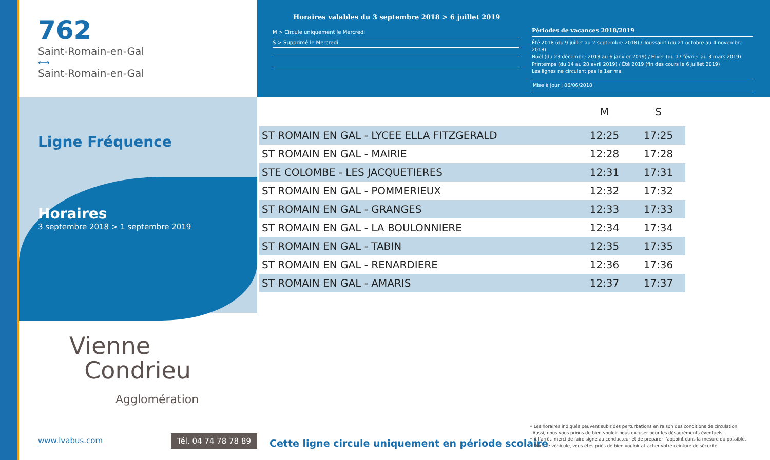762
Saint-Romain-en-Gal
⟷
Saint-Romain-en-Gal
Ligne Fréquence
Horaires
3 septembre 2018 > 1 septembre 2019
Vienne
Condrieu
Agglomération
www.lvabus.com
Tél. 04 74 78 78 89
Horaires valables du 3 septembre 2018 > 6 juillet 2019
M > Circule uniquement le Mercredi
S > Supprimé le Mercredi
Périodes de vacances 2018/2019
Été 2018 (du 9 juillet au 2 septembre 2018) / Toussaint (du 21 octobre au 4 novembre 2018)
Noël (du 23 décembre 2018 au 6 janvier 2019) / Hiver (du 17 février au 3 mars 2019)
Printemps (du 14 au 28 avril 2019) / Été 2019 (fin des cours le 6 juillet 2019)
Les lignes ne circulent pas le 1er mai
Mise à jour : 06/06/2018
| | M | S |
| --- | --- | --- |
| ST ROMAIN EN GAL - LYCEE ELLA FITZGERALD | 12:25 | 17:25 |
| ST ROMAIN EN GAL - MAIRIE | 12:28 | 17:28 |
| STE COLOMBE - LES JACQUETIERES | 12:31 | 17:31 |
| ST ROMAIN EN GAL - POMMERIEUX | 12:32 | 17:32 |
| ST ROMAIN EN GAL - GRANGES | 12:33 | 17:33 |
| ST ROMAIN EN GAL - LA BOULONNIERE | 12:34 | 17:34 |
| ST ROMAIN EN GAL - TABIN | 12:35 | 17:35 |
| ST ROMAIN EN GAL - RENARDIERE | 12:36 | 17:36 |
| ST ROMAIN EN GAL - AMARIS | 12:37 | 17:37 |
Cette ligne circule uniquement en période scolaire
• Les horaires indiqués peuvent subir des perturbations en raison des conditions de circulation.
Aussi, nous vous prions de bien vouloir nous excuser pour les désagréments éventuels.
• À l’arrêt, merci de faire signe au conducteur et de préparer l’appoint dans la mesure du possible.
• Dans le véhicule, vous êtes priés de bien vouloir attacher votre ceinture de sécurité.